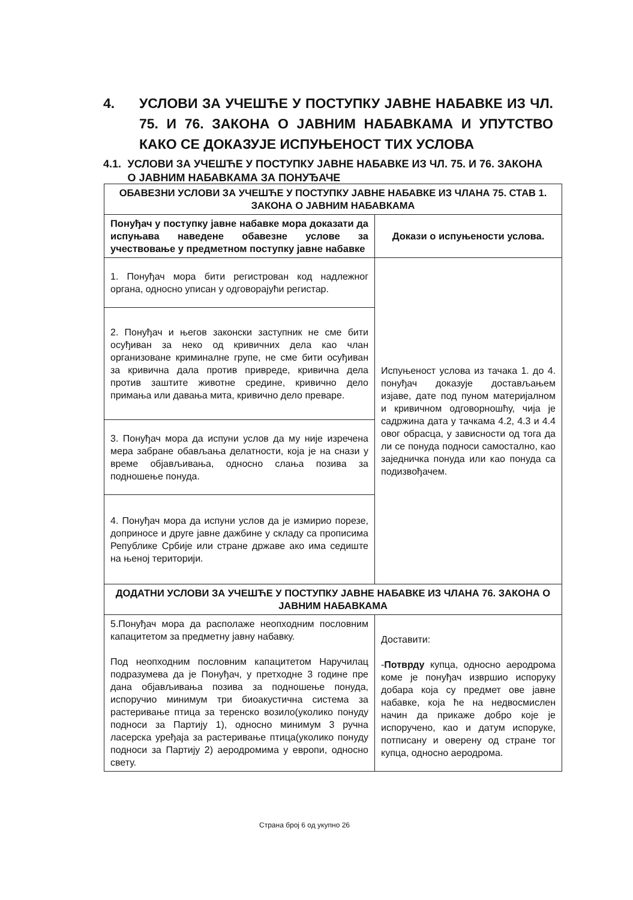4. УСЛОВИ ЗА УЧЕШЋЕ У ПОСТУПКУ ЈАВНЕ НАБАВКЕ ИЗ ЧЛ. 75. И 76. ЗАКОНА О ЈАВНИМ НАБАВКАМА И УПУТСТВО КАКО СЕ ДОКАЗУЈЕ ИСПУЊЕНОСТ ТИХ УСЛОВА
4.1. УСЛОВИ ЗА УЧЕШЋЕ У ПОСТУПКУ ЈАВНЕ НАБАВКЕ ИЗ ЧЛ. 75. И 76. ЗАКОНА О ЈАВНИМ НАБАВКАМА ЗА ПОНУЂАЧЕ
| ОБАВЕЗНИ УСЛОВИ ЗА УЧЕШЋЕ У ПОСТУПКУ ЈАВНЕ НАБАВКЕ ИЗ ЧЛАНА 75. СТАВ 1. ЗАКОНА О ЈАВНИМ НАБАВКАМА | |
| --- | --- |
| Понуђач у поступку јавне набавке мора доказати да испуњава наведене обавезне услове за учествовање у предметном поступку јавне набавке | Докази о испуњености услова. |
| 1. Понуђач мора бити регистрован код надлежног органа, односно уписан у одговорајући регистар. | Испуњеност услова из тачака 1. до 4. понуђач доказује достављањем изјаве, дате под пуном материјалном и кривичном одговорношћу, чија је садржина дата у тачкама 4.2, 4.3 и 4.4 овог обрасца, у зависности од тога да ли се понуда подноси самостално, као заједничка понуда или као понуда са подизвођачем. |
| 2. Понуђач и његов законски заступник не сме бити осуђиван за неко од кривичних дела као члан организоване криминалне групе, не сме бити осуђиван за кривична дала против привреде, кривична дела против заштите животне средине, кривично дело примања или давања мита, кривично дело преваре. | |
| 3. Понуђач мора да испуни услов да му није изречена мера забране обављања делатности, која је на снази у време објављивања, односно слања позива за подношење понуда. | |
| 4. Понуђач мора да испуни услов да је измирио порезе, доприносе и друге јавне дажбине у складу са прописима Републике Србије или стране државе ако има седиште на њеној територији. | |
| ДОДАТНИ УСЛОВИ ЗА УЧЕШЋЕ У ПОСТУПКУ ЈАВНЕ НАБАВКЕ ИЗ ЧЛАНА 76. ЗАКОНА О ЈАВНИМ НАБАВКАМА | |
| 5.Понуђач мора да располаже неопходним пословним капацитетом за предметну јавну набавку. Под неопходним пословним капацитетом Наручилац подразумева да је Понуђач, у претходне 3 године пре дана објављивања позива за подношење понуда, испоручио минимум три биоакустична система за растеривање птица за теренско возило(уколико понуду подноси за Партију 1), односно минимум 3 ручна ласерска уређаја за растеривање птица(уколико понуду подноси за Партију 2) аеродромима у европи, односно свету. | Доставити: - Потврду купца, односно аеродрома коме је понуђач извршио испоруку добара која су предмет ове јавне набавке, која ће на недвосмислен начин да прикаже добро које је испоручено, као и датум испоруке, потписану и оверену од стране тог купца, односно аеродрома. |
Страна број 6 од укупно 26